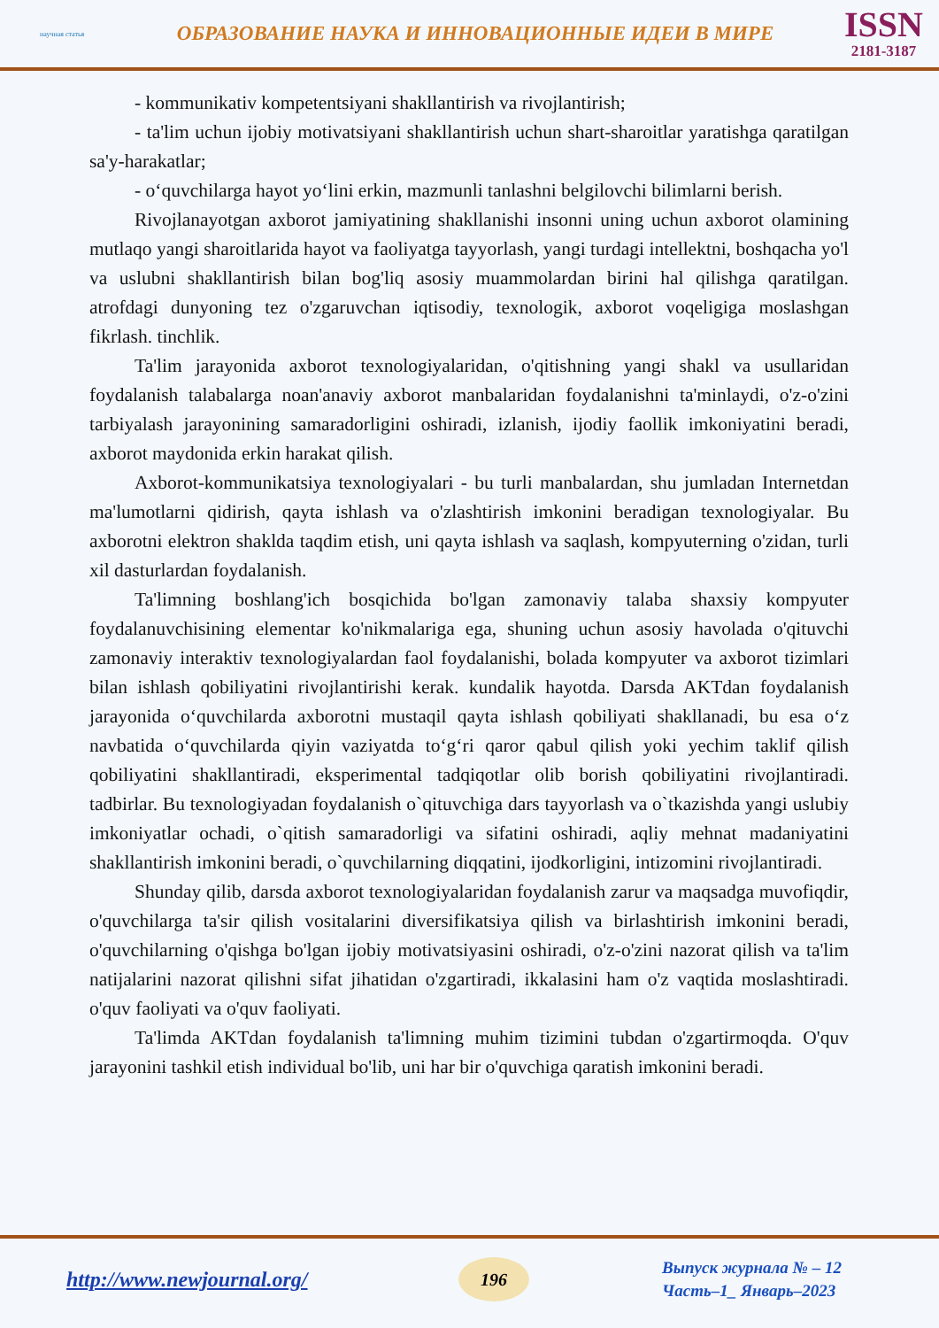научная статья
ОБРАЗОВАНИЕ НАУКА И ИННОВАЦИОННЫЕ ИДЕИ В МИРЕ
ISSN
2181-3187
- kommunikativ kompetentsiyani shakllantirish va rivojlantirish;
- ta'lim uchun ijobiy motivatsiyani shakllantirish uchun shart-sharoitlar yaratishga qaratilgan sa'y-harakatlar;
- o‘quvchilarga hayot yo‘lini erkin, mazmunli tanlashni belgilovchi bilimlarni berish.
Rivojlanayotgan axborot jamiyatining shakllanishi insonni uning uchun axborot olamining mutlaqo yangi sharoitlarida hayot va faoliyatga tayyorlash, yangi turdagi intellektni, boshqacha yo'l va uslubni shakllantirish bilan bog'liq asosiy muammolardan birini hal qilishga qaratilgan. atrofdagi dunyoning tez o'zgaruvchan iqtisodiy, texnologik, axborot voqeligiga moslashgan fikrlash. tinchlik.
Ta'lim jarayonida axborot texnologiyalaridan, o'qitishning yangi shakl va usullaridan foydalanish talabalarga noan'anaviy axborot manbalaridan foydalanishni ta'minlaydi, o'z-o'zini tarbiyalash jarayonining samaradorligini oshiradi, izlanish, ijodiy faollik imkoniyatini beradi, axborot maydonida erkin harakat qilish.
Axborot-kommunikatsiya texnologiyalari - bu turli manbalardan, shu jumladan Internetdan ma'lumotlarni qidirish, qayta ishlash va o'zlashtirish imkonini beradigan texnologiyalar. Bu axborotni elektron shaklda taqdim etish, uni qayta ishlash va saqlash, kompyuterning o'zidan, turli xil dasturlardan foydalanish.
Ta'limning boshlang'ich bosqichida bo'lgan zamonaviy talaba shaxsiy kompyuter foydalanuvchisining elementar ko'nikmalariga ega, shuning uchun asosiy havolada o'qituvchi zamonaviy interaktiv texnologiyalardan faol foydalanishi, bolada kompyuter va axborot tizimlari bilan ishlash qobiliyatini rivojlantirishi kerak. kundalik hayotda. Darsda AKTdan foydalanish jarayonida o‘quvchilarda axborotni mustaqil qayta ishlash qobiliyati shakllanadi, bu esa o‘z navbatida o‘quvchilarda qiyin vaziyatda to‘g‘ri qaror qabul qilish yoki yechim taklif qilish qobiliyatini shakllantiradi, eksperimental tadqiqotlar olib borish qobiliyatini rivojlantiradi. tadbirlar. Bu texnologiyadan foydalanish o`qituvchiga dars tayyorlash va o`tkazishda yangi uslubiy imkoniyatlar ochadi, o`qitish samaradorligi va sifatini oshiradi, aqliy mehnat madaniyatini shakllantirish imkonini beradi, o`quvchilarning diqqatini, ijodkorligini, intizomini rivojlantiradi.
Shunday qilib, darsda axborot texnologiyalaridan foydalanish zarur va maqsadga muvofiqdir, o'quvchilarga ta'sir qilish vositalarini diversifikatsiya qilish va birlashtirish imkonini beradi, o'quvchilarning o'qishga bo'lgan ijobiy motivatsiyasini oshiradi, o'z-o'zini nazorat qilish va ta'lim natijalarini nazorat qilishni sifat jihatidan o'zgartiradi, ikkalasini ham o'z vaqtida moslashtiradi. o'quv faoliyati va o'quv faoliyati.
Ta'limda AKTdan foydalanish ta'limning muhim tizimini tubdan o'zgartirmoqda. O'quv jarayonini tashkil etish individual bo'lib, uni har bir o'quvchiga qaratish imkonini beradi.
http://www.newjournal.org/
196
Выпуск журнала № – 12
Часть–1_ Январь–2023